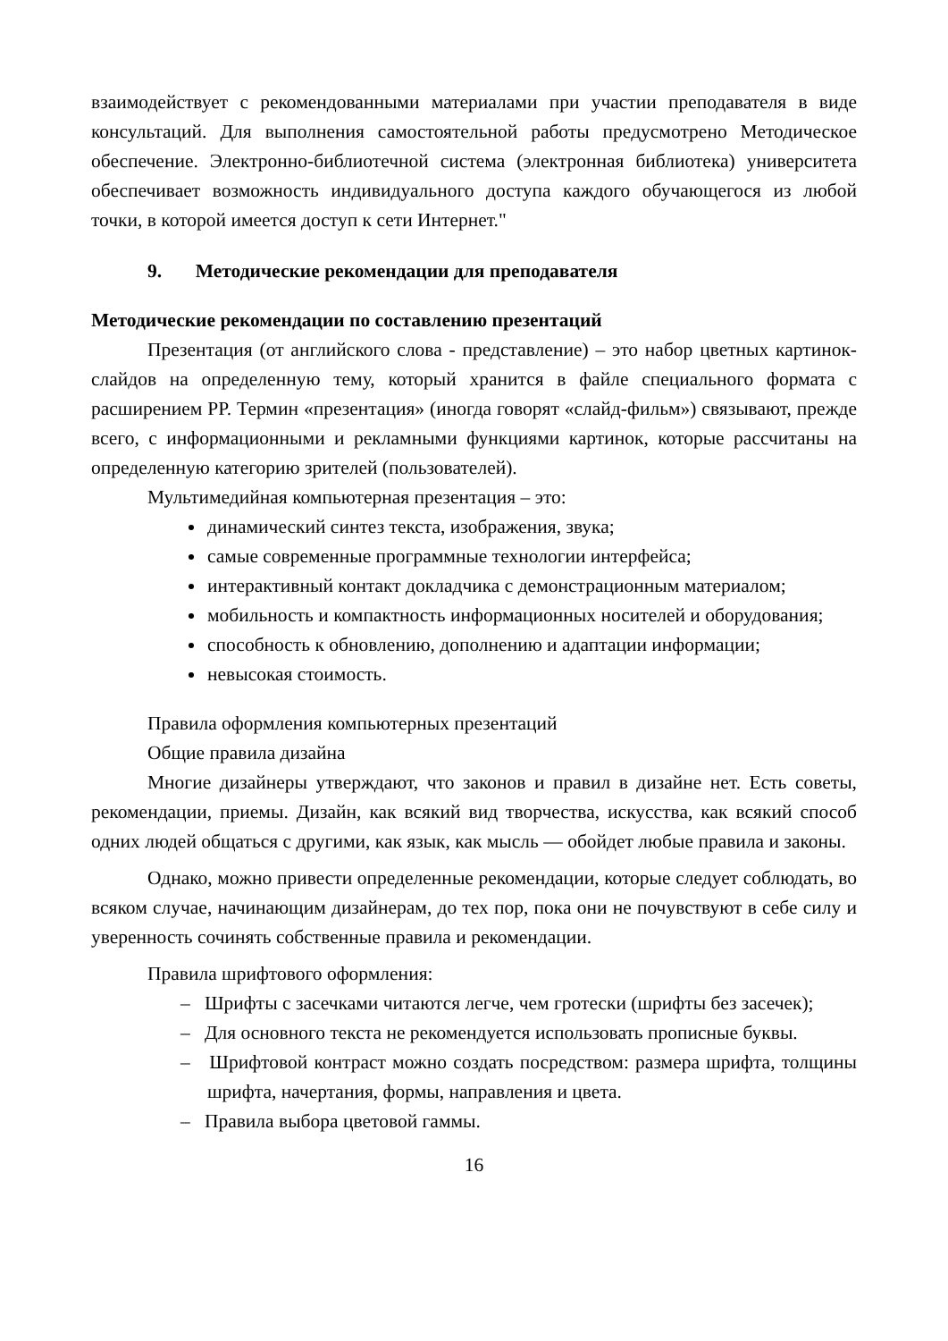взаимодействует с рекомендованными материалами при участии преподавателя в виде консультаций. Для выполнения самостоятельной работы предусмотрено Методическое обеспечение. Электронно-библиотечной система (электронная библиотека) университета обеспечивает возможность индивидуального доступа каждого обучающегося из любой точки, в которой имеется доступ к сети Интернет."
9. Методические рекомендации для преподавателя
Методические рекомендации по составлению презентаций
Презентация (от английского слова - представление) – это набор цветных картинок-слайдов на определенную тему, который хранится в файле специального формата с расширением PP. Термин «презентация» (иногда говорят «слайд-фильм») связывают, прежде всего, с информационными и рекламными функциями картинок, которые рассчитаны на определенную категорию зрителей (пользователей).
Мультимедийная компьютерная презентация – это:
динамический синтез текста, изображения, звука;
самые современные программные технологии интерфейса;
интерактивный контакт докладчика с демонстрационным материалом;
мобильность и компактность информационных носителей и оборудования;
способность к обновлению, дополнению и адаптации информации;
невысокая стоимость.
Правила оформления компьютерных презентаций
Общие правила дизайна
Многие дизайнеры утверждают, что законов и правил в дизайне нет. Есть советы, рекомендации, приемы. Дизайн, как всякий вид творчества, искусства, как всякий способ одних людей общаться с другими, как язык, как мысль — обойдет любые правила и законы.
Однако, можно привести определенные рекомендации, которые следует соблюдать, во всяком случае, начинающим дизайнерам, до тех пор, пока они не почувствуют в себе силу и уверенность сочинять собственные правила и рекомендации.
Правила шрифтового оформления:
– Шрифты с засечками читаются легче, чем гротески (шрифты без засечек);
– Для основного текста не рекомендуется использовать прописные буквы.
– Шрифтовой контраст можно создать посредством: размера шрифта, толщины шрифта, начертания, формы, направления и цвета.
– Правила выбора цветовой гаммы.
16